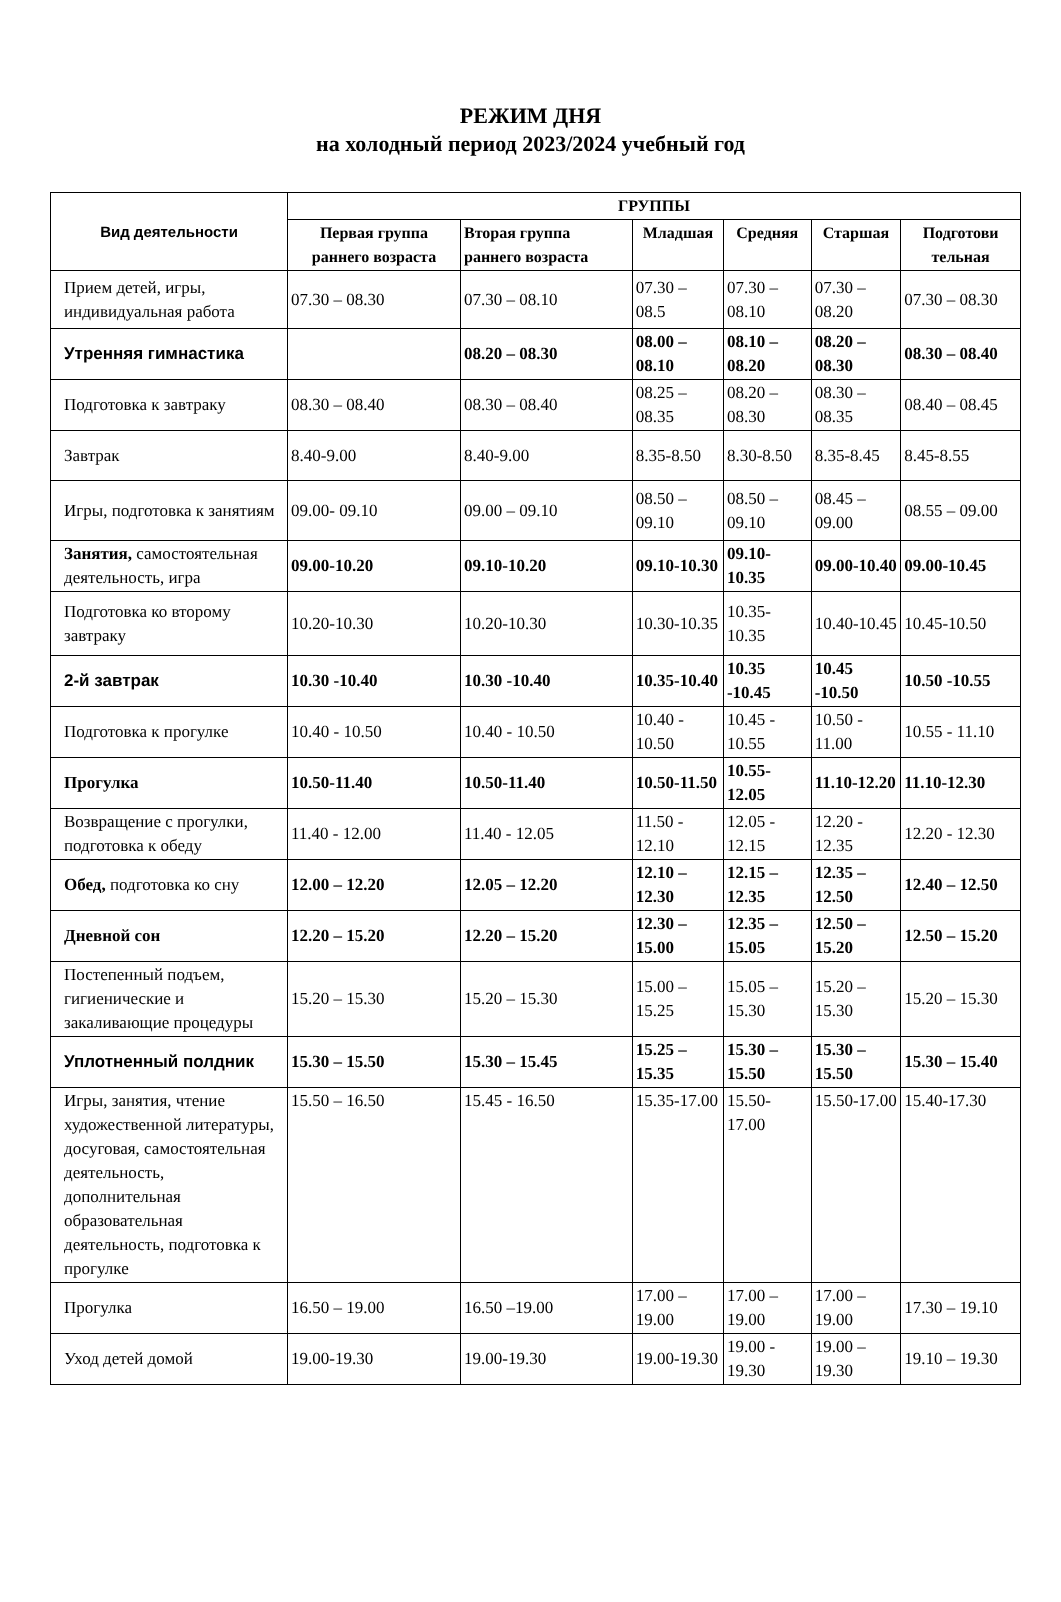РЕЖИМ ДНЯ
на холодный период 2023/2024 учебный год
| Вид деятельности | ГРУППЫ | | | | | |
| --- | --- | --- | --- | --- | --- | --- |
| | Первая группа раннего возраста | Вторая группа раннего возраста | Младшая | Средняя | Старшая | Подготови тельная |
| Прием детей, игры, индивидуальная работа | 07.30 – 08.30 | 07.30 – 08.10 | 07.30 – 08.5 | 07.30 – 08.10 | 07.30 – 08.20 | 07.30 – 08.30 |
| Утренняя гимнастика | | 08.20 – 08.30 | 08.00 – 08.10 | 08.10 – 08.20 | 08.20 – 08.30 | 08.30 – 08.40 |
| Подготовка к завтраку | 08.30 – 08.40 | 08.30 – 08.40 | 08.25 – 08.35 | 08.20 – 08.30 | 08.30 – 08.35 | 08.40 – 08.45 |
| Завтрак | 8.40-9.00 | 8.40-9.00 | 8.35-8.50 | 8.30-8.50 | 8.35-8.45 | 8.45-8.55 |
| Игры, подготовка к занятиям | 09.00- 09.10 | 09.00 – 09.10 | 08.50 – 09.10 | 08.50 – 09.10 | 08.45 – 09.00 | 08.55 – 09.00 |
| Занятия, самостоятельная деятельность, игра | 09.00-10.20 | 09.10-10.20 | 09.10-10.30 | 09.10-10.35 | 09.00-10.40 | 09.00-10.45 |
| Подготовка ко второму завтраку | 10.20-10.30 | 10.20-10.30 | 10.30-10.35 | 10.35-10.35 | 10.40-10.45 | 10.45-10.50 |
| 2-й завтрак | 10.30 -10.40 | 10.30 -10.40 | 10.35-10.40 | 10.35 -10.45 | 10.45 -10.50 | 10.50 -10.55 |
| Подготовка к прогулке | 10.40 - 10.50 | 10.40 - 10.50 | 10.40 - 10.50 | 10.45 - 10.55 | 10.50 - 11.00 | 10.55 - 11.10 |
| Прогулка | 10.50-11.40 | 10.50-11.40 | 10.50-11.50 | 10.55-12.05 | 11.10-12.20 | 11.10-12.30 |
| Возвращение с прогулки, подготовка к обеду | 11.40 - 12.00 | 11.40 - 12.05 | 11.50 - 12.10 | 12.05 - 12.15 | 12.20 - 12.35 | 12.20 - 12.30 |
| Обед, подготовка ко сну | 12.00 – 12.20 | 12.05 – 12.20 | 12.10 – 12.30 | 12.15 – 12.35 | 12.35 – 12.50 | 12.40 – 12.50 |
| Дневной сон | 12.20 – 15.20 | 12.20 – 15.20 | 12.30 – 15.00 | 12.35 – 15.05 | 12.50 – 15.20 | 12.50 – 15.20 |
| Постепенный подъем, гигиенические и закаливающие процедуры | 15.20 – 15.30 | 15.20 – 15.30 | 15.00 – 15.25 | 15.05 – 15.30 | 15.20 – 15.30 | 15.20 – 15.30 |
| Уплотненный полдник | 15.30 – 15.50 | 15.30 – 15.45 | 15.25 – 15.35 | 15.30 – 15.50 | 15.30 – 15.50 | 15.30 – 15.40 |
| Игры, занятия, чтение художественной литературы, досуговая, самостоятельная деятельность, дополнительная образовательная деятельность, подготовка к прогулке | 15.50 – 16.50 | 15.45 - 16.50 | 15.35-17.00 | 15.50-17.00 | 15.50-17.00 | 15.40-17.30 |
| Прогулка | 16.50 – 19.00 | 16.50 –19.00 | 17.00 – 19.00 | 17.00 – 19.00 | 17.00 – 19.00 | 17.30 – 19.10 |
| Уход детей домой | 19.00-19.30 | 19.00-19.30 | 19.00-19.30 | 19.00 - 19.30 | 19.00 – 19.30 | 19.10 – 19.30 |